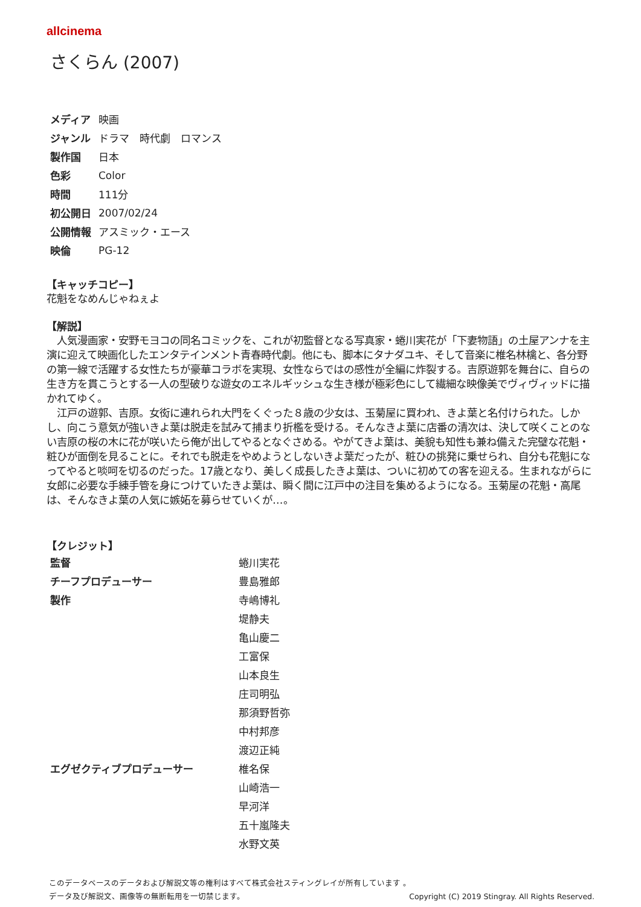allcinema
さくらん (2007)
| メディア | 映画 |
| ジャンル | ドラマ 時代劇 ロマンス |
| 製作国 | 日本 |
| 色彩 | Color |
| 時間 | 111分 |
| 初公開日 | 2007/02/24 |
| 公開情報 | アスミック・エース |
| 映倫 | PG-12 |
【キャッチコピー】
花魁をなめんじゃねぇよ
【解説】
　人気漫画家・安野モヨコの同名コミックを、これが初監督となる写真家・蜷川実花が「下妻物語」の土屋アンナを主演に迎えて映画化したエンタテインメント青春時代劇。他にも、脚本にタナダユキ、そして音楽に椎名林檎と、各分野の第一線で活躍する女性たちが豪華コラボを実現、女性ならではの感性が全編に炸裂する。吉原遊郭を舞台に、自らの生き方を貫こうとする一人の型破りな遊女のエネルギッシュな生き様が極彩色にして繊細な映像美でヴィヴィッドに描かれてゆく。
　江戸の遊郭、吉原。女衒に連れられ大門をくぐった８歳の少女は、玉菊屋に買われ、きよ葉と名付けられた。しかし、向こう意気が強いきよ葉は脱走を試みて捕まり折檻を受ける。そんなきよ葉に店番の清次は、決して咲くことのない吉原の桜の木に花が咲いたら俺が出してやるとなぐさめる。やがてきよ葉は、美貌も知性も兼ね備えた完璧な花魁・粧ひが面倒を見ることに。それでも脱走をやめようとしないきよ葉だったが、粧ひの挑発に乗せられ、自分も花魁になってやると啖呵を切るのだった。17歳となり、美しく成長したきよ葉は、ついに初めての客を迎える。生まれながらに女郎に必要な手練手管を身につけていたきよ葉は、瞬く間に江戸中の注目を集めるようになる。玉菊屋の花魁・高尾は、そんなきよ葉の人気に嫉妬を募らせていくが…。
【クレジット】
| 監督 | 蜷川実花 |
| チーフプロデューサー | 豊島雅郎 |
| 製作 | 寺嶋博礼 |
| | 堤静夫 |
| | 亀山慶二 |
| | 工富保 |
| | 山本良生 |
| | 庄司明弘 |
| | 那須野哲弥 |
| | 中村邦彦 |
| | 渡辺正純 |
| エグゼクティブプロデューサー | 椎名保 |
| | 山崎浩一 |
| | 早河洋 |
| | 五十嵐隆夫 |
| | 水野文英 |
このデータベースのデータおよび解説文等の権利はすべて株式会社スティングレイが所有しています 。
Copyright (C) 2019 Stingray. All Rights Reserved. データ及び解説文、画像等の無断転用を一切禁じます。